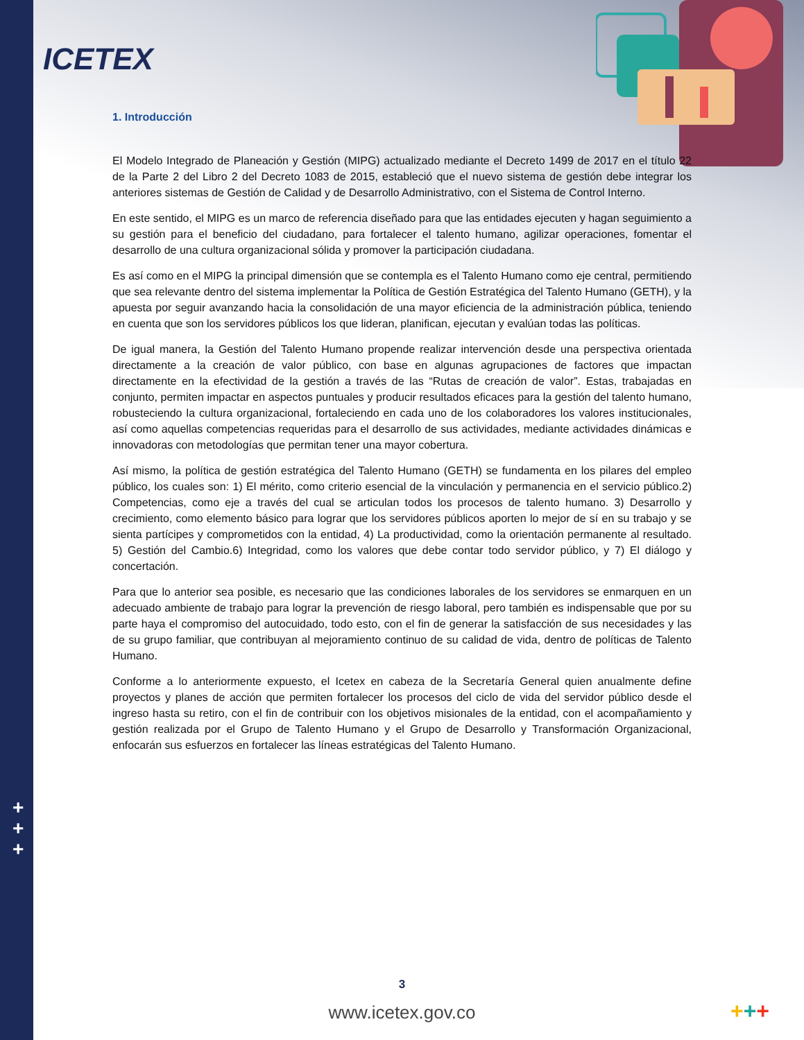ICETEX
+
+
+
1. Introducción
El Modelo Integrado de Planeación y Gestión (MIPG) actualizado mediante el Decreto 1499 de 2017 en el título 22 de la Parte 2 del Libro 2 del Decreto 1083 de 2015, estableció que el nuevo sistema de gestión debe integrar los anteriores sistemas de Gestión de Calidad y de Desarrollo Administrativo, con el Sistema de Control Interno.
En este sentido, el MIPG es un marco de referencia diseñado para que las entidades ejecuten y hagan seguimiento a su gestión para el beneficio del ciudadano, para fortalecer el talento humano, agilizar operaciones, fomentar el desarrollo de una cultura organizacional sólida y promover la participación ciudadana.
Es así como en el MIPG la principal dimensión que se contempla es el Talento Humano como eje central, permitiendo que sea relevante dentro del sistema implementar la Política de Gestión Estratégica del Talento Humano (GETH), y la apuesta por seguir avanzando hacia la consolidación de una mayor eficiencia de la administración pública, teniendo en cuenta que son los servidores públicos los que lideran, planifican, ejecutan y evalúan todas las políticas.
De igual manera, la Gestión del Talento Humano propende realizar intervención desde una perspectiva orientada directamente a la creación de valor público, con base en algunas agrupaciones de factores que impactan directamente en la efectividad de la gestión a través de las “Rutas de creación de valor”. Estas, trabajadas en conjunto, permiten impactar en aspectos puntuales y producir resultados eficaces para la gestión del talento humano, robusteciendo la cultura organizacional, fortaleciendo en cada uno de los colaboradores los valores institucionales, así como aquellas competencias requeridas para el desarrollo de sus actividades, mediante actividades dinámicas e innovadoras con metodologías que permitan tener una mayor cobertura.
Así mismo, la política de gestión estratégica del Talento Humano (GETH) se fundamenta en los pilares del empleo público, los cuales son: 1) El mérito, como criterio esencial de la vinculación y permanencia en el servicio público.2) Competencias, como eje a través del cual se articulan todos los procesos de talento humano. 3) Desarrollo y crecimiento, como elemento básico para lograr que los servidores públicos aporten lo mejor de sí en su trabajo y se sienta partícipes y comprometidos con la entidad, 4) La productividad, como la orientación permanente al resultado. 5) Gestión del Cambio.6) Integridad, como los valores que debe contar todo servidor público, y 7) El diálogo y concertación.
Para que lo anterior sea posible, es necesario que las condiciones laborales de los servidores se enmarquen en un adecuado ambiente de trabajo para lograr la prevención de riesgo laboral, pero también es indispensable que por su parte haya el compromiso del autocuidado, todo esto, con el fin de generar la satisfacción de sus necesidades y las de su grupo familiar, que contribuyan al mejoramiento continuo de su calidad de vida, dentro de políticas de Talento Humano.
Conforme a lo anteriormente expuesto, el Icetex en cabeza de la Secretaría General quien anualmente define proyectos y planes de acción que permiten fortalecer los procesos del ciclo de vida del servidor público desde el ingreso hasta su retiro, con el fin de contribuir con los objetivos misionales de la entidad, con el acompañamiento y gestión realizada por el Grupo de Talento Humano y el Grupo de Desarrollo y Transformación Organizacional, enfocarán sus esfuerzos en fortalecer las líneas estratégicas del Talento Humano.
3
www.icetex.gov.co +++